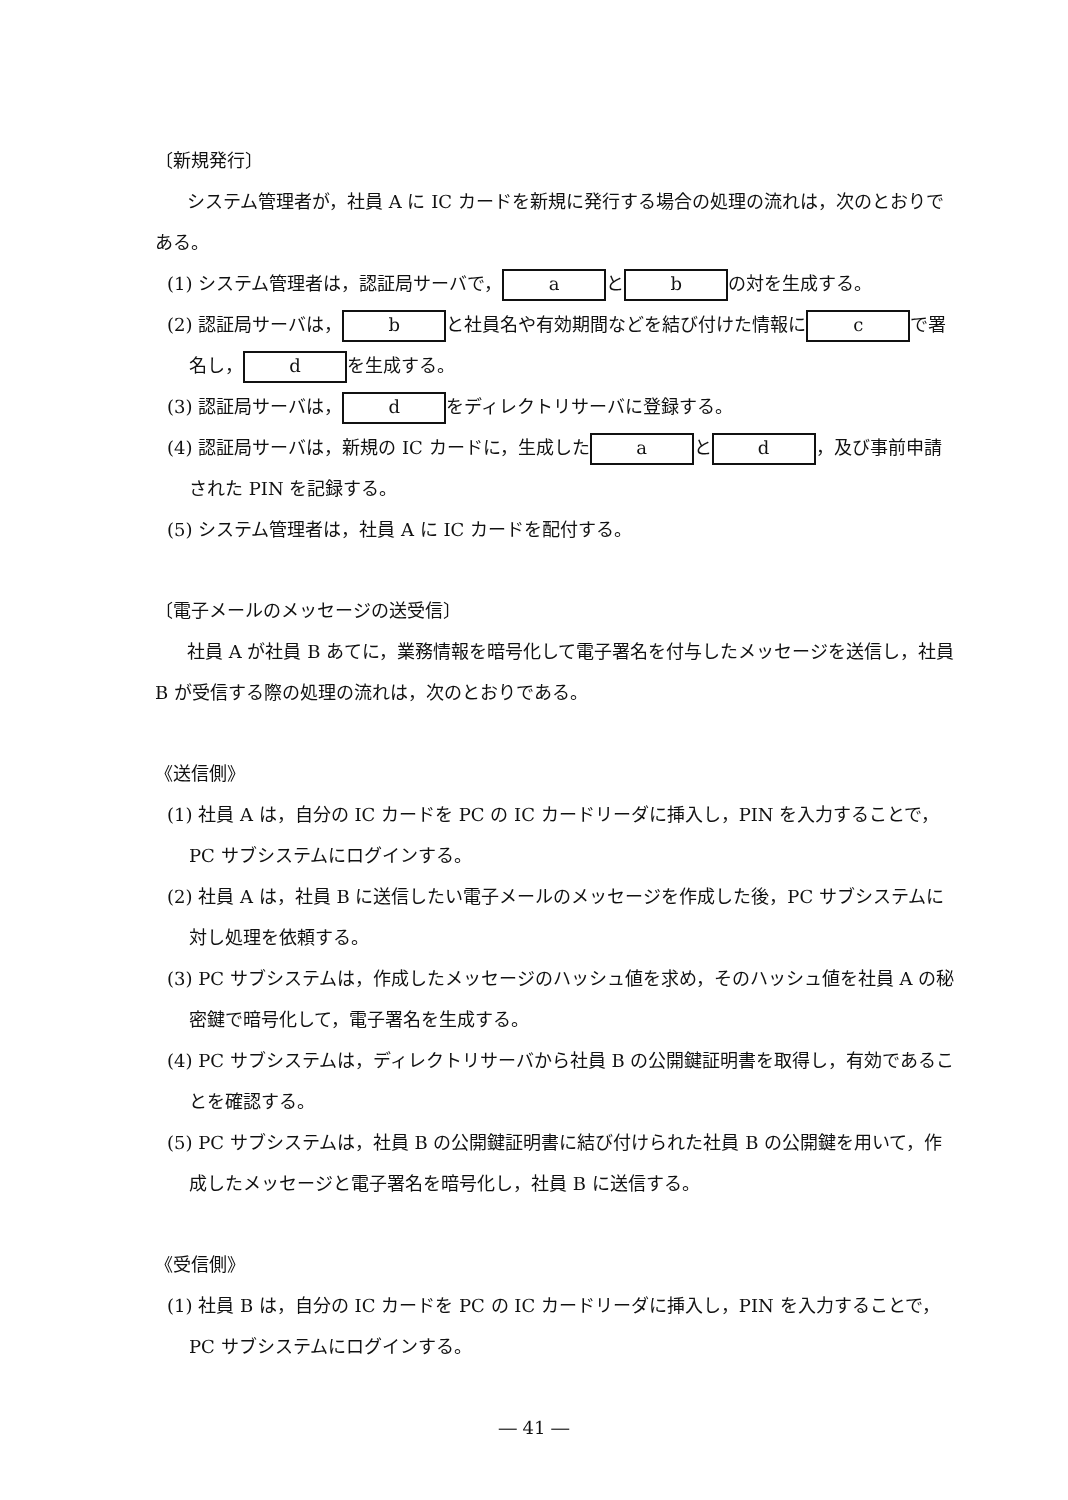〔新規発行〕
システム管理者が，社員 A に IC カードを新規に発行する場合の処理の流れは，次のとおりである。
(1) システム管理者は，認証局サーバで， a と b の対を生成する。
(2) 認証局サーバは， b と社員名や有効期間などを結び付けた情報に c で署名し， d を生成する。
(3) 認証局サーバは， d をディレクトリサーバに登録する。
(4) 認証局サーバは，新規の IC カードに，生成した a と d ，及び事前申請された PIN を記録する。
(5) システム管理者は，社員 A に IC カードを配付する。
〔電子メールのメッセージの送受信〕
社員 A が社員 B あてに，業務情報を暗号化して電子署名を付与したメッセージを送信し，社員 B が受信する際の処理の流れは，次のとおりである。
《送信側》
(1) 社員 A は，自分の IC カードを PC の IC カードリーダに挿入し，PIN を入力することで，PC サブシステムにログインする。
(2) 社員 A は，社員 B に送信したい電子メールのメッセージを作成した後，PC サブシステムに対し処理を依頼する。
(3) PC サブシステムは，作成したメッセージのハッシュ値を求め，そのハッシュ値を社員 A の秘密鍵で暗号化して，電子署名を生成する。
(4) PC サブシステムは，ディレクトリサーバから社員 B の公開鍵証明書を取得し，有効であることを確認する。
(5) PC サブシステムは，社員 B の公開鍵証明書に結び付けられた社員 B の公開鍵を用いて，作成したメッセージと電子署名を暗号化し，社員 B に送信する。
《受信側》
(1) 社員 B は，自分の IC カードを PC の IC カードリーダに挿入し，PIN を入力することで，PC サブシステムにログインする。
― 41 ―